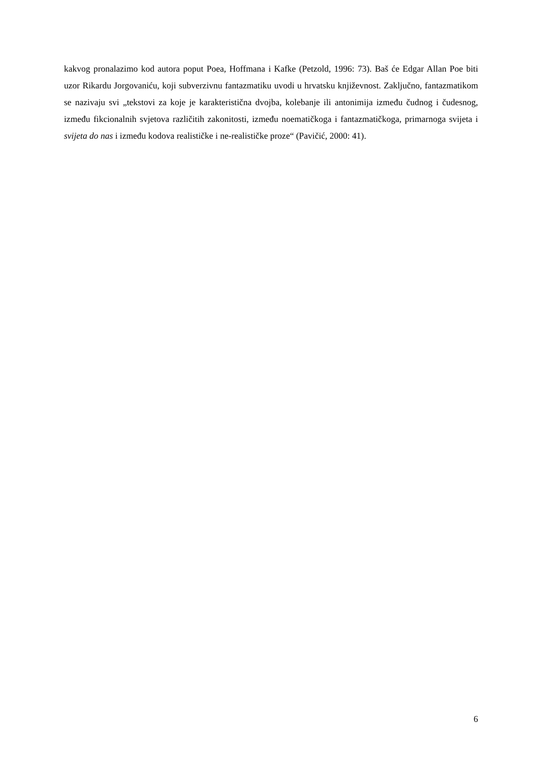kakvog pronalazimo kod autora poput Poea, Hoffmana i Kafke (Petzold, 1996: 73). Baš će Edgar Allan Poe biti uzor Rikardu Jorgovaniću, koji subverzivnu fantazmatiku uvodi u hrvatsku književnost. Zaključno, fantazmatikom se nazivaju svi „tekstovi za koje je karakteristična dvojba, kolebanje ili antonimija između čudnog i čudesnog, između fikcionalnih svjetova različitih zakonitosti, između noematičkoga i fantazmatičkoga, primarnoga svijeta i svijeta do nas i između kodova realističke i ne-realističke proze“ (Pavičić, 2000: 41).
6